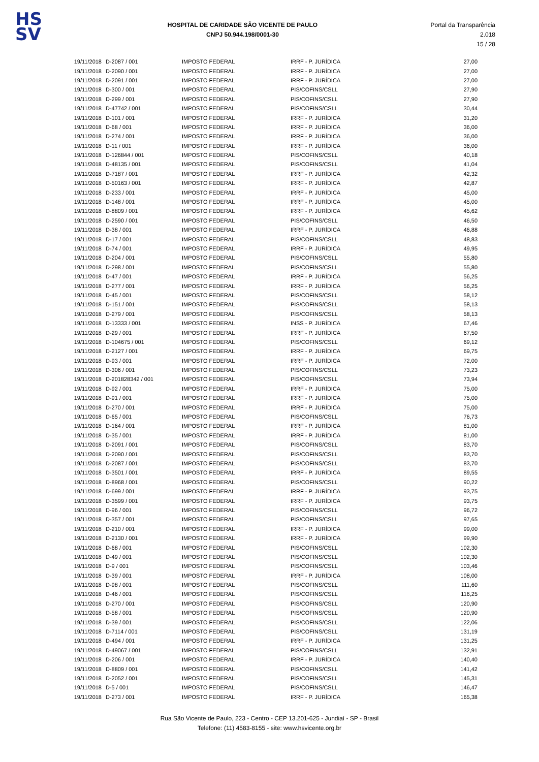HS
SV
HOSPITAL DE CARIDADE SÃO VICENTE DE PAULO
CNPJ 50.944.198/0001-30
Portal da Transparência 2.018
15 / 28
| 19/11/2018 | D-2087 / 001 | IMPOSTO FEDERAL | IRRF - P. JURÍDICA | 27,00 |
| 19/11/2018 | D-2090 / 001 | IMPOSTO FEDERAL | IRRF - P. JURÍDICA | 27,00 |
| 19/11/2018 | D-2091 / 001 | IMPOSTO FEDERAL | IRRF - P. JURÍDICA | 27,00 |
| 19/11/2018 | D-300 / 001 | IMPOSTO FEDERAL | PIS/COFINS/CSLL | 27,90 |
| 19/11/2018 | D-299 / 001 | IMPOSTO FEDERAL | PIS/COFINS/CSLL | 27,90 |
| 19/11/2018 | D-47742 / 001 | IMPOSTO FEDERAL | PIS/COFINS/CSLL | 30,44 |
| 19/11/2018 | D-101 / 001 | IMPOSTO FEDERAL | IRRF - P. JURÍDICA | 31,20 |
| 19/11/2018 | D-68 / 001 | IMPOSTO FEDERAL | IRRF - P. JURÍDICA | 36,00 |
| 19/11/2018 | D-274 / 001 | IMPOSTO FEDERAL | IRRF - P. JURÍDICA | 36,00 |
| 19/11/2018 | D-11 / 001 | IMPOSTO FEDERAL | IRRF - P. JURÍDICA | 36,00 |
| 19/11/2018 | D-126844 / 001 | IMPOSTO FEDERAL | PIS/COFINS/CSLL | 40,18 |
| 19/11/2018 | D-48135 / 001 | IMPOSTO FEDERAL | PIS/COFINS/CSLL | 41,04 |
| 19/11/2018 | D-7187 / 001 | IMPOSTO FEDERAL | IRRF - P. JURÍDICA | 42,32 |
| 19/11/2018 | D-50163 / 001 | IMPOSTO FEDERAL | IRRF - P. JURÍDICA | 42,87 |
| 19/11/2018 | D-233 / 001 | IMPOSTO FEDERAL | IRRF - P. JURÍDICA | 45,00 |
| 19/11/2018 | D-148 / 001 | IMPOSTO FEDERAL | IRRF - P. JURÍDICA | 45,00 |
| 19/11/2018 | D-8809 / 001 | IMPOSTO FEDERAL | IRRF - P. JURÍDICA | 45,62 |
| 19/11/2018 | D-2590 / 001 | IMPOSTO FEDERAL | PIS/COFINS/CSLL | 46,50 |
| 19/11/2018 | D-38 / 001 | IMPOSTO FEDERAL | IRRF - P. JURÍDICA | 46,88 |
| 19/11/2018 | D-17 / 001 | IMPOSTO FEDERAL | PIS/COFINS/CSLL | 48,83 |
| 19/11/2018 | D-74 / 001 | IMPOSTO FEDERAL | IRRF - P. JURÍDICA | 49,95 |
| 19/11/2018 | D-204 / 001 | IMPOSTO FEDERAL | PIS/COFINS/CSLL | 55,80 |
| 19/11/2018 | D-298 / 001 | IMPOSTO FEDERAL | PIS/COFINS/CSLL | 55,80 |
| 19/11/2018 | D-47 / 001 | IMPOSTO FEDERAL | IRRF - P. JURÍDICA | 56,25 |
| 19/11/2018 | D-277 / 001 | IMPOSTO FEDERAL | IRRF - P. JURÍDICA | 56,25 |
| 19/11/2018 | D-45 / 001 | IMPOSTO FEDERAL | PIS/COFINS/CSLL | 58,12 |
| 19/11/2018 | D-151 / 001 | IMPOSTO FEDERAL | PIS/COFINS/CSLL | 58,13 |
| 19/11/2018 | D-279 / 001 | IMPOSTO FEDERAL | PIS/COFINS/CSLL | 58,13 |
| 19/11/2018 | D-13333 / 001 | IMPOSTO FEDERAL | INSS - P. JURÍDICA | 67,46 |
| 19/11/2018 | D-29 / 001 | IMPOSTO FEDERAL | IRRF - P. JURÍDICA | 67,50 |
| 19/11/2018 | D-104675 / 001 | IMPOSTO FEDERAL | PIS/COFINS/CSLL | 69,12 |
| 19/11/2018 | D-2127 / 001 | IMPOSTO FEDERAL | IRRF - P. JURÍDICA | 69,75 |
| 19/11/2018 | D-93 / 001 | IMPOSTO FEDERAL | IRRF - P. JURÍDICA | 72,00 |
| 19/11/2018 | D-306 / 001 | IMPOSTO FEDERAL | PIS/COFINS/CSLL | 73,23 |
| 19/11/2018 | D-201828342 / 001 | IMPOSTO FEDERAL | PIS/COFINS/CSLL | 73,94 |
| 19/11/2018 | D-92 / 001 | IMPOSTO FEDERAL | IRRF - P. JURÍDICA | 75,00 |
| 19/11/2018 | D-91 / 001 | IMPOSTO FEDERAL | IRRF - P. JURÍDICA | 75,00 |
| 19/11/2018 | D-270 / 001 | IMPOSTO FEDERAL | IRRF - P. JURÍDICA | 75,00 |
| 19/11/2018 | D-65 / 001 | IMPOSTO FEDERAL | PIS/COFINS/CSLL | 76,73 |
| 19/11/2018 | D-164 / 001 | IMPOSTO FEDERAL | IRRF - P. JURÍDICA | 81,00 |
| 19/11/2018 | D-35 / 001 | IMPOSTO FEDERAL | IRRF - P. JURÍDICA | 81,00 |
| 19/11/2018 | D-2091 / 001 | IMPOSTO FEDERAL | PIS/COFINS/CSLL | 83,70 |
| 19/11/2018 | D-2090 / 001 | IMPOSTO FEDERAL | PIS/COFINS/CSLL | 83,70 |
| 19/11/2018 | D-2087 / 001 | IMPOSTO FEDERAL | PIS/COFINS/CSLL | 83,70 |
| 19/11/2018 | D-3501 / 001 | IMPOSTO FEDERAL | IRRF - P. JURÍDICA | 89,55 |
| 19/11/2018 | D-8968 / 001 | IMPOSTO FEDERAL | PIS/COFINS/CSLL | 90,22 |
| 19/11/2018 | D-699 / 001 | IMPOSTO FEDERAL | IRRF - P. JURÍDICA | 93,75 |
| 19/11/2018 | D-3599 / 001 | IMPOSTO FEDERAL | IRRF - P. JURÍDICA | 93,75 |
| 19/11/2018 | D-96 / 001 | IMPOSTO FEDERAL | PIS/COFINS/CSLL | 96,72 |
| 19/11/2018 | D-357 / 001 | IMPOSTO FEDERAL | PIS/COFINS/CSLL | 97,65 |
| 19/11/2018 | D-210 / 001 | IMPOSTO FEDERAL | IRRF - P. JURÍDICA | 99,00 |
| 19/11/2018 | D-2130 / 001 | IMPOSTO FEDERAL | IRRF - P. JURÍDICA | 99,90 |
| 19/11/2018 | D-68 / 001 | IMPOSTO FEDERAL | PIS/COFINS/CSLL | 102,30 |
| 19/11/2018 | D-49 / 001 | IMPOSTO FEDERAL | PIS/COFINS/CSLL | 102,30 |
| 19/11/2018 | D-9 / 001 | IMPOSTO FEDERAL | PIS/COFINS/CSLL | 103,46 |
| 19/11/2018 | D-39 / 001 | IMPOSTO FEDERAL | IRRF - P. JURÍDICA | 108,00 |
| 19/11/2018 | D-98 / 001 | IMPOSTO FEDERAL | PIS/COFINS/CSLL | 111,60 |
| 19/11/2018 | D-46 / 001 | IMPOSTO FEDERAL | PIS/COFINS/CSLL | 116,25 |
| 19/11/2018 | D-270 / 001 | IMPOSTO FEDERAL | PIS/COFINS/CSLL | 120,90 |
| 19/11/2018 | D-58 / 001 | IMPOSTO FEDERAL | PIS/COFINS/CSLL | 120,90 |
| 19/11/2018 | D-39 / 001 | IMPOSTO FEDERAL | PIS/COFINS/CSLL | 122,06 |
| 19/11/2018 | D-7114 / 001 | IMPOSTO FEDERAL | PIS/COFINS/CSLL | 131,19 |
| 19/11/2018 | D-494 / 001 | IMPOSTO FEDERAL | IRRF - P. JURÍDICA | 131,25 |
| 19/11/2018 | D-49067 / 001 | IMPOSTO FEDERAL | PIS/COFINS/CSLL | 132,91 |
| 19/11/2018 | D-206 / 001 | IMPOSTO FEDERAL | IRRF - P. JURÍDICA | 140,40 |
| 19/11/2018 | D-8809 / 001 | IMPOSTO FEDERAL | PIS/COFINS/CSLL | 141,42 |
| 19/11/2018 | D-2052 / 001 | IMPOSTO FEDERAL | PIS/COFINS/CSLL | 145,31 |
| 19/11/2018 | D-5 / 001 | IMPOSTO FEDERAL | PIS/COFINS/CSLL | 146,47 |
| 19/11/2018 | D-273 / 001 | IMPOSTO FEDERAL | IRRF - P. JURÍDICA | 165,38 |
Rua São Vicente de Paulo, 223 - Centro - CEP 13.201-625 - Jundiaí - SP - Brasil
Telefone: (11) 4583-8155 - site: www.hsvicente.org.br